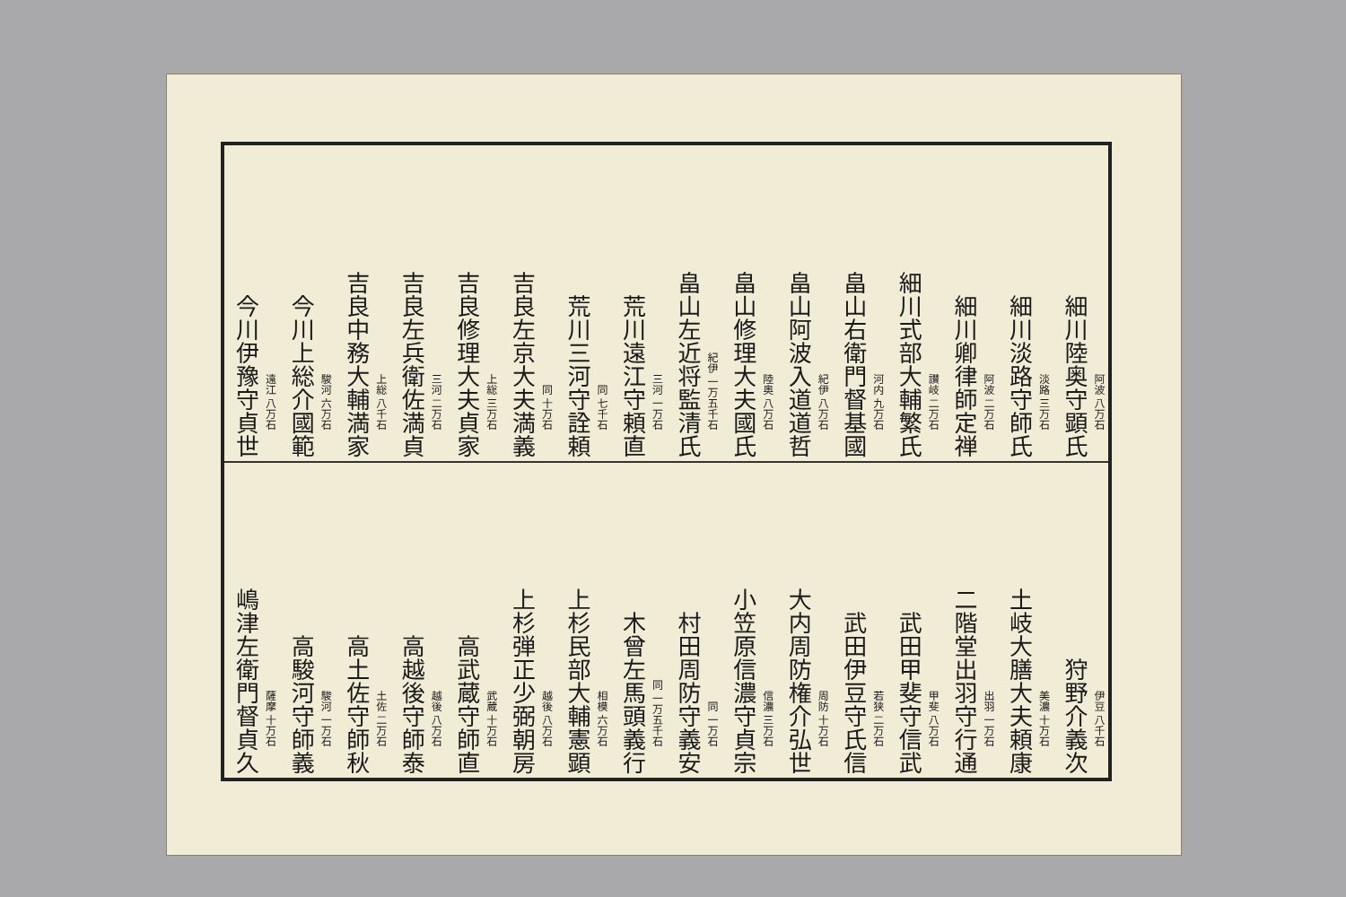| 阿波 八万石 細川陸奥守顕氏 | 淡路 三万石 細川淡路守師氏 | 阿波 二万石 細川卿律師定禅 | 讃岐 二万石 細川式部大輔繁氏 | 河内 九万石 畠山右衛門督基國 | 紀伊 八万石 畠山阿波入道道哲 | 陸奥 八万石 畠山修理大夫國氏 | 紀伊 一万五千石 畠山左近将監清氏 | 三河 一万石 荒川遠江守頼直 | 同 七千石 荒川三河守詮頼 | 同 十万石 吉良左京大夫満義 | 上総 三万石 吉良修理大夫貞家 | 三河 二万石 吉良左兵衛佐満貞 | 上総 八千石 吉良中務大輔満家 | 駿河 六万石 今川上総介國範 | 遠江 八万石 今川伊豫守貞世 |
| 伊豆 八千石 狩野介義次 | 美濃 十万石 土岐大膳大夫頼康 | 出羽 一万石 二階堂出羽守行通 | 甲斐 八万石 武田甲斐守信武 | 若狭 二万石 武田伊豆守氏信 | 周防 十万石 大内周防権介弘世 | 信濃 三万石 小笠原信濃守貞宗 | 同 一万石 村田周防守義安 | 同 一万五千石 木曾左馬頭義行 | 相模 六万石 上杉民部大輔憲顕 | 越後 八万石 上杉弾正少弼朝房 | 武蔵 十万石 高武蔵守師直 | 越後 八万石 高越後守師泰 | 土佐 二万石 高土佐守師秋 | 駿河 一万石 高駿河守師義 | 薩摩 十万石 嶋津左衛門督貞久 |